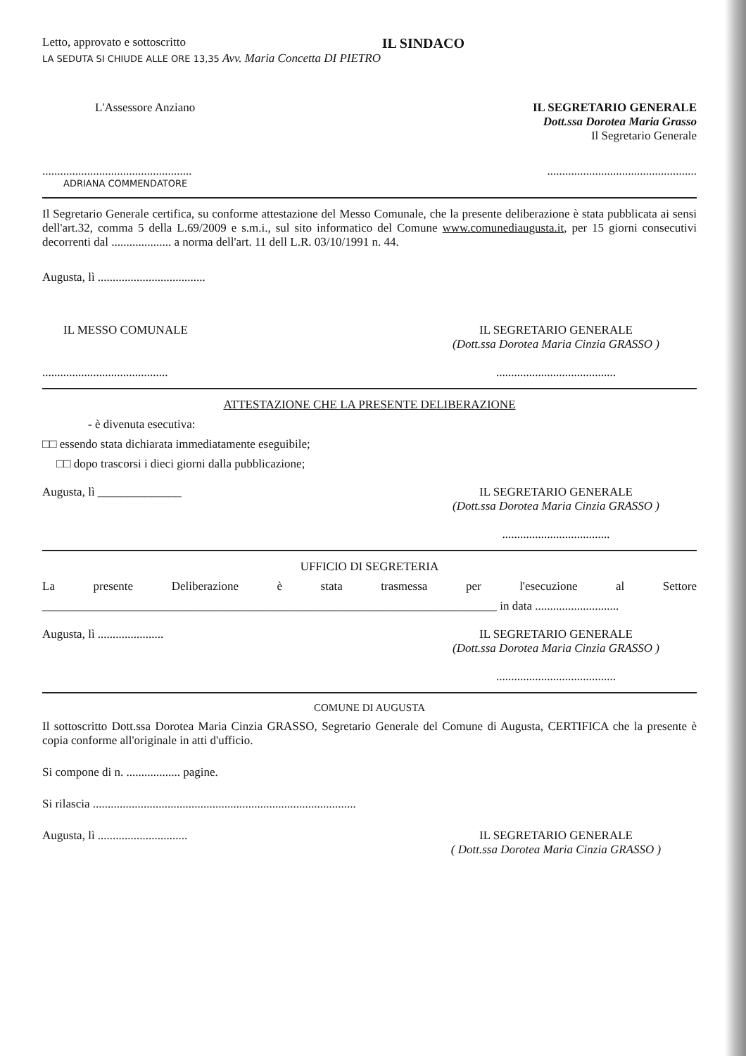Letto, approvato e sottoscritto
IL SINDACO
LA SEDUTA SI CHIUDE ALLE ORE 13,35 Avv. Maria Concetta DI PIETRO
L'Assessore Anziano IL SEGRETARIO GENERALE
Dott.ssa Dorotea Maria Grasso
Il Segretario Generale
..................................................
..................................................
ADRIANA COMMENDATORE
Il Segretario Generale certifica, su conforme attestazione del Messo Comunale, che la presente deliberazione è stata pubblicata ai sensi dell'art.32, comma 5 della L.69/2009 e s.m.i., sul sito informatico del Comune www.comunediaugusta.it, per 15 giorni consecutivi decorrenti dal .................... a norma dell'art. 11 dell L.R. 03/10/1991 n. 44.
Augusta, lì ....................................
IL MESSO COMUNALE IL SEGRETARIO GENERALE
(Dott.ssa Dorotea Maria Cinzia GRASSO )
..........................................
........................................
ATTESTAZIONE CHE LA PRESENTE DELIBERAZIONE
- è divenuta esecutiva:
□□ essendo stata dichiarata immediatamente eseguibile;
□□ dopo trascorsi i dieci giorni dalla pubblicazione;
Augusta, lì ______________ IL SEGRETARIO GENERALE
(Dott.ssa Dorotea Maria Cinzia GRASSO )
....................................
UFFICIO DI SEGRETERIA
La presente Deliberazione è stata trasmessa per l'esecuzione al Settore
____________________________________________________________________________ in data ............................
Augusta, lì ......................
IL SEGRETARIO GENERALE
(Dott.ssa Dorotea Maria Cinzia GRASSO )
........................................
COMUNE DI AUGUSTA
Il sottoscritto Dott.ssa Dorotea Maria Cinzia GRASSO, Segretario Generale del Comune di Augusta, CERTIFICA che la presente è copia conforme all'originale in atti d'ufficio.
Si compone di n. .................. pagine.
Si rilascia ........................................................................................
Augusta, lì ..............................
IL SEGRETARIO GENERALE
( Dott.ssa Dorotea Maria Cinzia GRASSO )